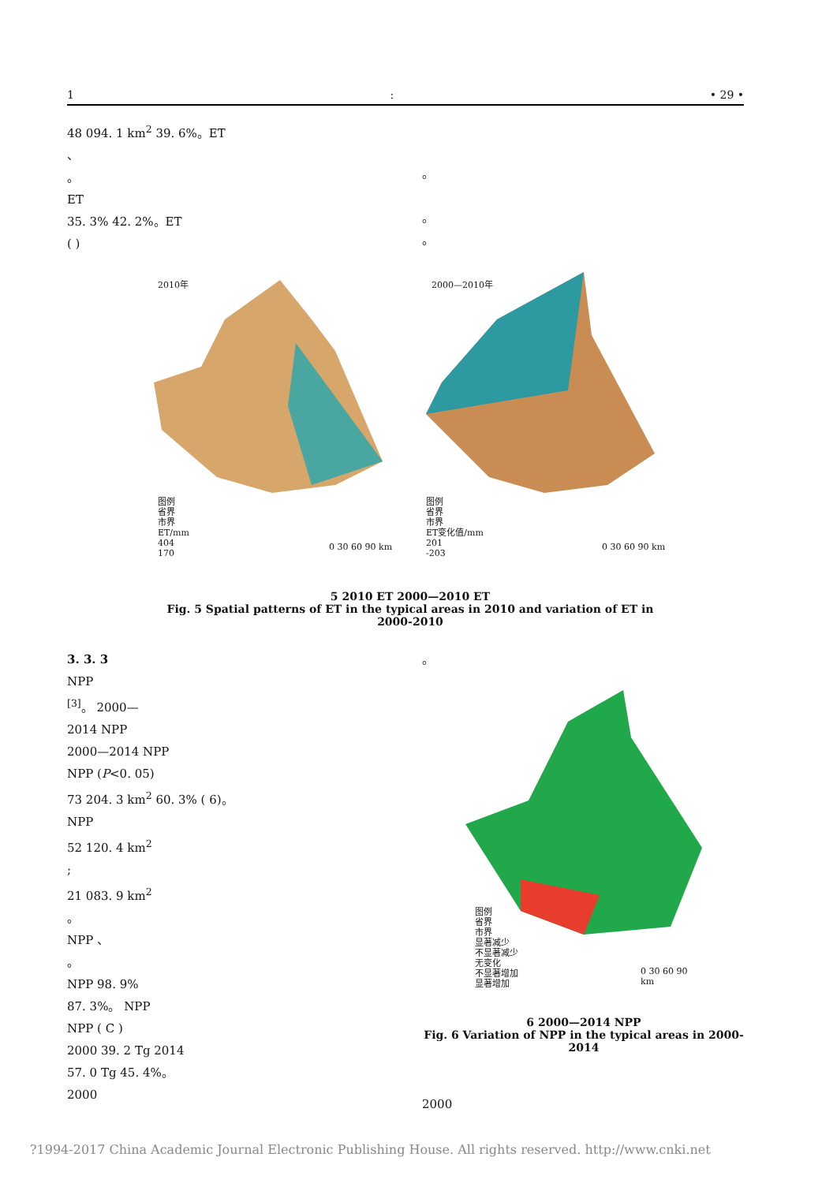1: • 29 •
48 094. 1 km<sup>2</sup> 39. 6%。ET
、
。
ET
35. 3% 42. 2%。ET
( )
。
。
。
2010年
图例
省界
市界
ET/mm
404
170
0 30 60 90 km
2000—2010年
图例
省界
市界
ET变化值/mm
201
-203
0 30 60 90 km
5 2010 ET 2000—2010 ET
Fig. 5 Spatial patterns of ET in the typical areas in 2010 and variation of ET in 2000-2010
3. 3. 3
NPP
<sup>[3]</sup>。 2000—
2014 NPP
2000—2014 NPP
NPP (P<0. 05)
73 204. 3 km<sup>2</sup> 60. 3% ( 6)。
NPP
52 120. 4 km<sup>2</sup>
;
21 083. 9 km<sup>2</sup>
。
NPP 、
。
NPP 98. 9%
87. 3%。 NPP
NPP ( C )
2000 39. 2 Tg 2014
57. 0 Tg 45. 4%。
2000
。
图例
省界
市界
显著减少
不显著减少
无变化
不显著增加
显著增加
0 30 60 90 km
6 2000—2014 NPP
Fig. 6 Variation of NPP in the typical areas in 2000-2014
2000
?1994-2017 China Academic Journal Electronic Publishing House. All rights reserved. http://www.cnki.net